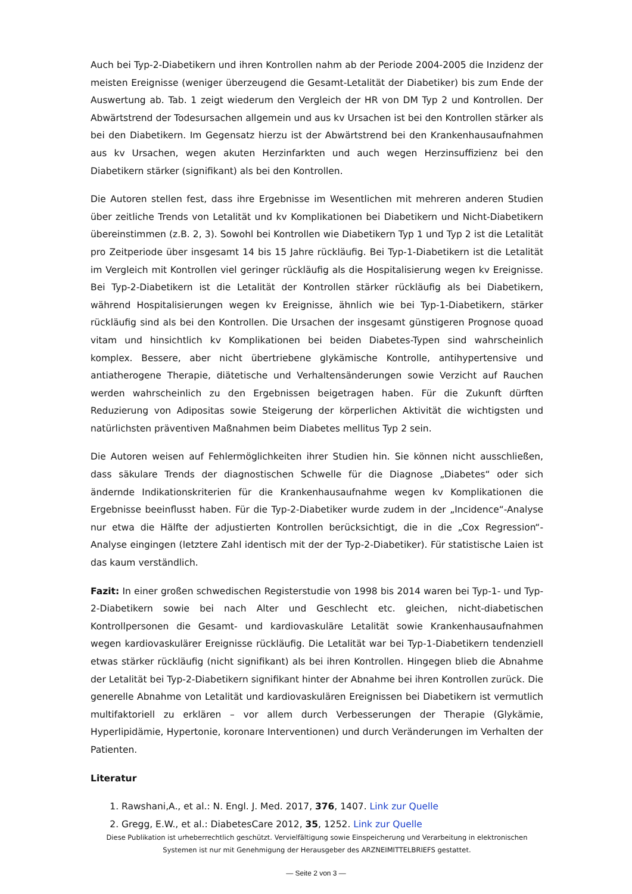Auch bei Typ-2-Diabetikern und ihren Kontrollen nahm ab der Periode 2004-2005 die Inzidenz der meisten Ereignisse (weniger überzeugend die Gesamt-Letalität der Diabetiker) bis zum Ende der Auswertung ab. Tab. 1 zeigt wiederum den Vergleich der HR von DM Typ 2 und Kontrollen. Der Abwärtstrend der Todesursachen allgemein und aus kv Ursachen ist bei den Kontrollen stärker als bei den Diabetikern. Im Gegensatz hierzu ist der Abwärtstrend bei den Krankenhausaufnahmen aus kv Ursachen, wegen akuten Herzinfarkten und auch wegen Herzinsuffizienz bei den Diabetikern stärker (signifikant) als bei den Kontrollen.
Die Autoren stellen fest, dass ihre Ergebnisse im Wesentlichen mit mehreren anderen Studien über zeitliche Trends von Letalität und kv Komplikationen bei Diabetikern und Nicht-Diabetikern übereinstimmen (z.B. 2, 3). Sowohl bei Kontrollen wie Diabetikern Typ 1 und Typ 2 ist die Letalität pro Zeitperiode über insgesamt 14 bis 15 Jahre rückläufig. Bei Typ-1-Diabetikern ist die Letalität im Vergleich mit Kontrollen viel geringer rückläufig als die Hospitalisierung wegen kv Ereignisse. Bei Typ-2-Diabetikern ist die Letalität der Kontrollen stärker rückläufig als bei Diabetikern, während Hospitalisierungen wegen kv Ereignisse, ähnlich wie bei Typ-1-Diabetikern, stärker rückläufig sind als bei den Kontrollen. Die Ursachen der insgesamt günstigeren Prognose quoad vitam und hinsichtlich kv Komplikationen bei beiden Diabetes-Typen sind wahrscheinlich komplex. Bessere, aber nicht übertriebene glykämische Kontrolle, antihypertensive und antiatherogene Therapie, diätetische und Verhaltensänderungen sowie Verzicht auf Rauchen werden wahrscheinlich zu den Ergebnissen beigetragen haben. Für die Zukunft dürften Reduzierung von Adipositas sowie Steigerung der körperlichen Aktivität die wichtigsten und natürlichsten präventiven Maßnahmen beim Diabetes mellitus Typ 2 sein.
Die Autoren weisen auf Fehlermöglichkeiten ihrer Studien hin. Sie können nicht ausschließen, dass säkulare Trends der diagnostischen Schwelle für die Diagnose „Diabetes“ oder sich ändernde Indikationskriterien für die Krankenhausaufnahme wegen kv Komplikationen die Ergebnisse beeinflusst haben. Für die Typ-2-Diabetiker wurde zudem in der „Incidence“-Analyse nur etwa die Hälfte der adjustierten Kontrollen berücksichtigt, die in die „Cox Regression“-Analyse eingingen (letztere Zahl identisch mit der der Typ-2-Diabetiker). Für statistische Laien ist das kaum verständlich.
Fazit: In einer großen schwedischen Registerstudie von 1998 bis 2014 waren bei Typ-1- und Typ-2-Diabetikern sowie bei nach Alter und Geschlecht etc. gleichen, nicht-diabetischen Kontrollpersonen die Gesamt- und kardiovaskuläre Letalität sowie Krankenhausaufnahmen wegen kardiovaskulärer Ereignisse rückläufig. Die Letalität war bei Typ-1-Diabetikern tendenziell etwas stärker rückläufig (nicht signifikant) als bei ihren Kontrollen. Hingegen blieb die Abnahme der Letalität bei Typ-2-Diabetikern signifikant hinter der Abnahme bei ihren Kontrollen zurück. Die generelle Abnahme von Letalität und kardiovaskulären Ereignissen bei Diabetikern ist vermutlich multifaktoriell zu erklären – vor allem durch Verbesserungen der Therapie (Glykämie, Hyperlipidämie, Hypertonie, koronare Interventionen) und durch Veränderungen im Verhalten der Patienten.
Literatur
1. Rawshani,A., et al.: N. Engl. J. Med. 2017, 376, 1407. Link zur Quelle
2. Gregg, E.W., et al.: DiabetesCare 2012, 35, 1252. Link zur Quelle
Diese Publikation ist urheberrechtlich geschützt. Vervielfältigung sowie Einspeicherung und Verarbeitung in elektronischen Systemen ist nur mit Genehmigung der Herausgeber des ARZNEIMITTELBRIEFS gestattet.
— Seite 2 von 3 —